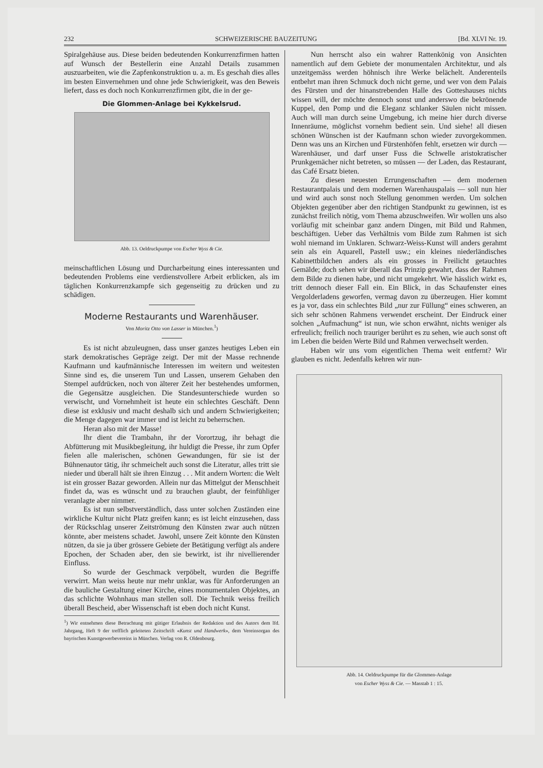232 SCHWEIZERISCHE BAUZEITUNG [Bd. XLVI Nr. 19.
Spiralgehäuse aus. Diese beiden bedeutenden Konkurrenzfirmen hatten auf Wunsch der Bestellerin eine Anzahl Details zusammen auszuarbeiten, wie die Zapfenkonstruktion u. a. m. Es geschah dies alles im besten Einvernehmen und ohne jede Schwierigkeit, was den Beweis liefert, dass es doch noch Konkurrenzfirmen gibt, die in der ge-
Die Glommen-Anlage bei Kykkelsrud.
Abb. 13. Oeldruckpumpe von Escher Wyss & Cie.
meinschaftlichen Lösung und Durcharbeitung eines interessanten und bedeutenden Problems eine verdienstvollere Arbeit erblicken, als im täglichen Konkurrenzkampfe sich gegenseitig zu drücken und zu schädigen.
Moderne Restaurants und Warenhäuser.
Von Moritz Otto von Lasser in München.<sup>1</sup>)
Es ist nicht abzuleugnen, dass unser ganzes heutiges Leben ein stark demokratisches Gepräge zeigt. Der mit der Masse rechnende Kaufmann und kaufmännische Interessen im weitern und weitesten Sinne sind es, die unserem Tun und Lassen, unserem Gehaben den Stempel aufdrücken, noch von älterer Zeit her bestehendes umformen, die Gegensätze ausgleichen. Die Standesunterschiede wurden so verwischt, und Vornehmheit ist heute ein schlechtes Geschäft. Denn diese ist exklusiv und macht deshalb sich und andern Schwierigkeiten; die Menge dagegen war immer und ist leicht zu beherrschen.
Heran also mit der Masse!
Ihr dient die Trambahn, ihr der Vorortzug, ihr behagt die Abfütterung mit Musikbegleitung, ihr huldigt die Presse, ihr zum Opfer fielen alle malerischen, schönen Gewandungen, für sie ist der Bühnenautor tätig, ihr schmeichelt auch sonst die Literatur, alles tritt sie nieder und überall hält sie ihren Einzug . . . Mit andern Worten: die Welt ist ein grosser Bazar geworden. Allein nur das Mittelgut der Menschheit findet da, was es wünscht und zu brauchen glaubt, der feinfühliger veranlagte aber nimmer.
Es ist nun selbstverständlich, dass unter solchen Zuständen eine wirkliche Kultur nicht Platz greifen kann; es ist leicht einzusehen, dass der Rückschlag unserer Zeitströmung den Künsten zwar auch nützen könnte, aber meistens schadet. Jawohl, unsere Zeit könnte den Künsten nützen, da sie ja über grössere Gebiete der Betätigung verfügt als andere Epochen, der Schaden aber, den sie bewirkt, ist ihr nivellierender Einfluss.
So wurde der Geschmack verpöbelt, wurden die Begriffe verwirrt. Man weiss heute nur mehr unklar, was für Anforderungen an die bauliche Gestaltung einer Kirche, eines monumentalen Objektes, an das schlichte Wohnhaus man stellen soll. Die Technik weiss freilich überall Bescheid, aber Wissenschaft ist eben doch nicht Kunst.
<sup>1</sup>) Wir entnehmen diese Betrachtung mit gütiger Erlaubnis der Redaktion und des Autors dem lfd. Jahrgang, Heft 9 der trefflich geleiteten Zeitschrift «Kunst und Handwerk», dem Vereinsorgan des bayrischen Kunstgewerbevereins in München. Verlag von R. Oldenbourg.
Nun herrscht also ein wahrer Rattenkönig von Ansichten namentlich auf dem Gebiete der monumentalen Architektur, und als unzeitgemäss werden höhnisch ihre Werke belächelt. Anderenteils entbehrt man ihren Schmuck doch nicht gerne, und wer von dem Palais des Fürsten und der hinanstrebenden Halle des Gotteshauses nichts wissen will, der möchte dennoch sonst und anderswo die bekrönende Kuppel, den Pomp und die Eleganz schlanker Säulen nicht missen. Auch will man durch seine Umgebung, ich meine hier durch diverse Innenräume, möglichst vornehm bedient sein. Und siehe! all diesen schönen Wünschen ist der Kaufmann schon wieder zuvorgekommen. Denn was uns an Kirchen und Fürstenhöfen fehlt, ersetzen wir durch — Warenhäuser, und darf unser Fuss die Schwelle aristokratischer Prunkgemächer nicht betreten, so müssen — der Laden, das Restaurant, das Café Ersatz bieten.
Zu diesen neuesten Errungenschaften — dem modernen Restaurantpalais und dem modernen Warenhauspalais — soll nun hier und wird auch sonst noch Stellung genommen werden. Um solchen Objekten gegenüber aber den richtigen Standpunkt zu gewinnen, ist es zunächst freilich nötig, vom Thema abzuschweifen. Wir wollen uns also vorläufig mit scheinbar ganz andern Dingen, mit Bild und Rahmen, beschäftigen. Ueber das Verhältnis vom Bilde zum Rahmen ist sich wohl niemand im Unklaren. Schwarz-Weiss-Kunst will anders gerahmt sein als ein Aquarell, Pastell usw.; ein kleines niederländisches Kabinettbildchen anders als ein grosses in Freilicht getauchtes Gemälde; doch sehen wir überall das Prinzip gewahrt, dass der Rahmen dem Bilde zu dienen habe, und nicht umgekehrt. Wie hässlich wirkt es, tritt dennoch dieser Fall ein. Ein Blick, in das Schaufenster eines Vergolderladens geworfen, vermag davon zu überzeugen. Hier kommt es ja vor, dass ein schlechtes Bild „nur zur Füllung“ eines schweren, an sich sehr schönen Rahmens verwendet erscheint. Der Eindruck einer solchen „Aufmachung“ ist nun, wie schon erwähnt, nichts weniger als erfreulich; freilich noch trauriger berührt es zu sehen, wie auch sonst oft im Leben die beiden Werte Bild und Rahmen verwechselt werden.
Haben wir uns vom eigentlichen Thema weit entfernt? Wir glauben es nicht. Jedenfalls kehren wir nun-
Abb. 14. Oeldruckpumpe für die Glommen-Anlage
von Escher Wyss & Cie. — Masstab 1 : 15.